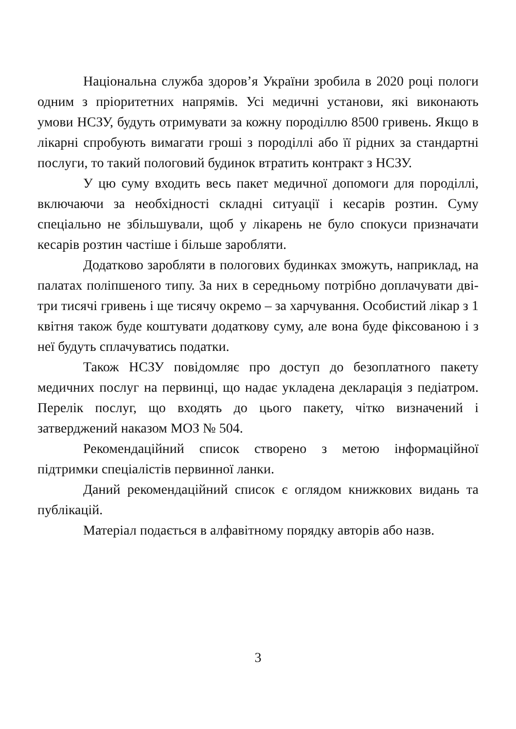Національна служба здоров’я України зробила в 2020 році пологи одним з пріоритетних напрямів. Усі медичні установи, які виконають умови НСЗУ, будуть отримувати за кожну породіллю 8500 гривень. Якщо в лікарні спробують вимагати гроші з породіллі або її рідних за стандартні послуги, то такий пологовий будинок втратить контракт з НСЗУ.
У цю суму входить весь пакет медичної допомоги для породіллі, включаючи за необхідності складні ситуації і кесарів розтин. Суму спеціально не збільшували, щоб у лікарень не було спокуси призначати кесарів розтин частіше і більше заробляти.
Додатково заробляти в пологових будинках зможуть, наприклад, на палатах поліпшеного типу. За них в середньому потрібно доплачувати дві-три тисячі гривень і ще тисячу окремо – за харчування. Особистий лікар з 1 квітня також буде коштувати додаткову суму, але вона буде фіксованою і з неї будуть сплачуватись податки.
Також НСЗУ повідомляє про доступ до безоплатного пакету медичних послуг на первинці, що надає укладена декларація з педіатром. Перелік послуг, що входять до цього пакету, чітко визначений і затверджений наказом МОЗ № 504.
Рекомендаційний список створено з метою інформаційної підтримки спеціалістів первинної ланки.
Даний рекомендаційний список є оглядом книжкових видань та публікацій.
Матеріал подається в алфавітному порядку авторів або назв.
3